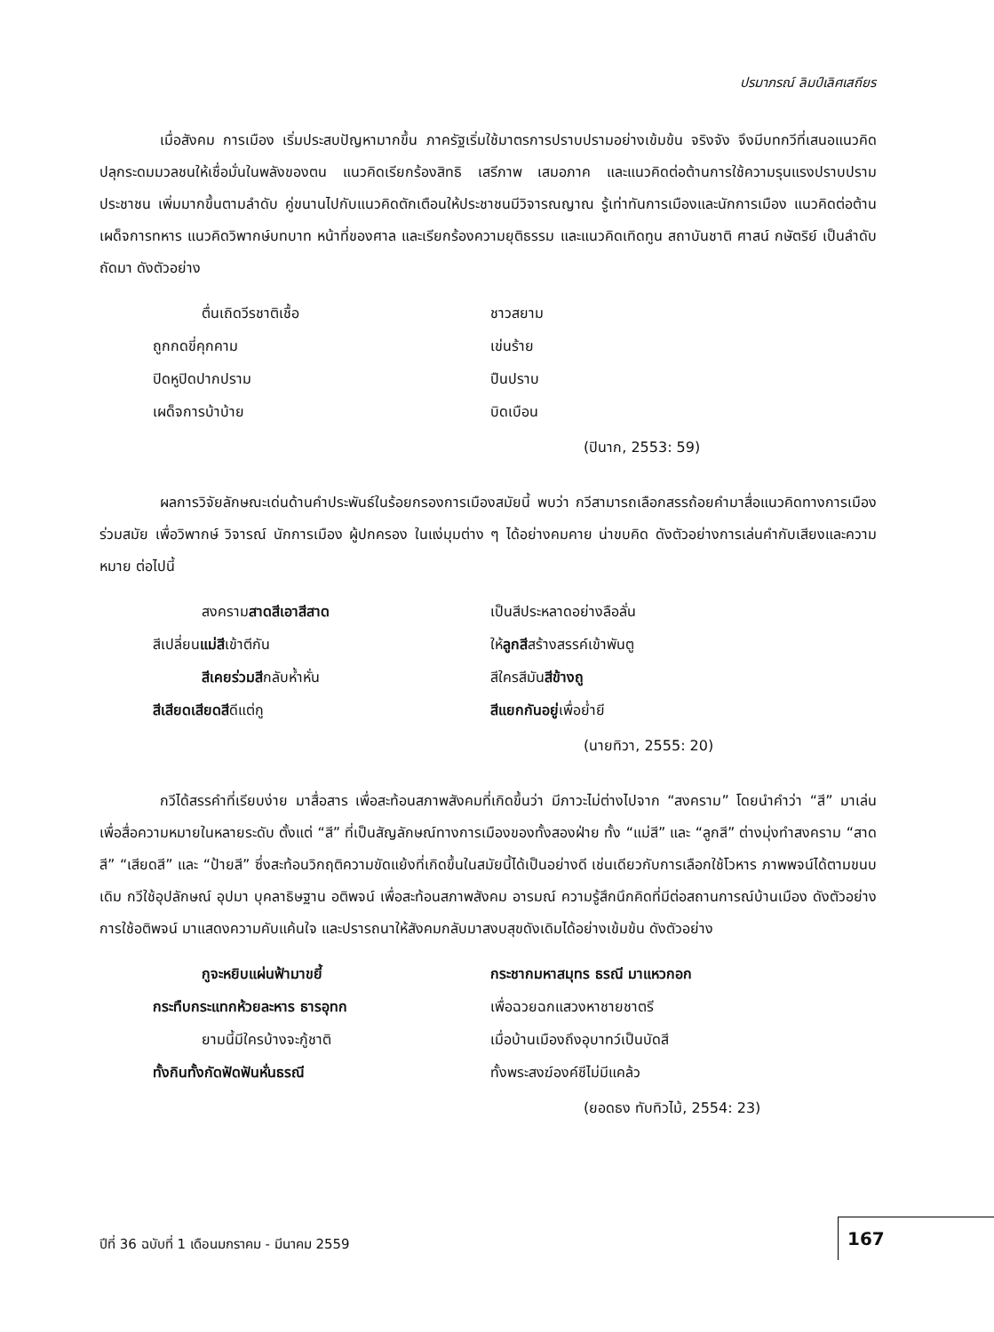ปรมาภรณ์ ลิมป์เลิศเสถียร
เมื่อสังคม การเมือง เริ่มประสบปัญหามากขึ้น ภาครัฐเริ่มใช้มาตรการปราบปรามอย่างเข้มข้น จริงจัง จึงมีบทกวีที่เสนอแนวคิดปลุกระดมมวลชนให้เชื่อมั่นในพลังของตน แนวคิดเรียกร้องสิทธิ เสรีภาพ เสมอภาค และแนวคิดต่อต้านการใช้ความรุนแรงปราบปรามประชาชน เพิ่มมากขึ้นตามลำดับ คู่ขนานไปกับแนวคิดตักเตือนให้ประชาชนมีวิจารณญาณ รู้เท่าทันการเมืองและนักการเมือง แนวคิดต่อต้านเผด็จการทหาร แนวคิดวิพากษ์บทบาท หน้าที่ของศาล และเรียกร้องความยุติธรรม และแนวคิดเทิดทูน สถาบันชาติ ศาสน์ กษัตริย์ เป็นลำดับถัดมา ดังตัวอย่าง
ตื่นเถิดวีรชาติเชื้อ
ชาวสยาม
ถูกกดขี่คุกคาม
เข่นร้าย
ปิดหูปิดปากปราม
ปืนปราบ
เผด็จการบ้าบ้าย
บิดเบือน
(ปินาก, 2553: 59)
ผลการวิจัยลักษณะเด่นด้านคำประพันธ์ในร้อยกรองการเมืองสมัยนี้ พบว่า กวีสามารถเลือกสรรถ้อยคำมาสื่อแนวคิดทางการเมืองร่วมสมัย เพื่อวิพากษ์ วิจารณ์ นักการเมือง ผู้ปกครอง ในแง่มุมต่าง ๆ ได้อย่างคมคาย น่าขบคิด ดังตัวอย่างการเล่นคำกับเสียงและความหมาย ต่อไปนี้
สงครามสาดสีเอาสีสาด
เป็นสีประหลาดอย่างลือลั่น
สีเปลี่ยนแม่สีเข้าตีกัน
ให้ลูกสีสร้างสรรค์เข้าพันตู
สีเคยร่วมสีกลับห้ำหั่น
สีใครสีมันสีข้างถู
สีเสียดเสียดสีดีแต่กู
สีแยกกันอยู่เพื่อย่ำยี
(นายทิวา, 2555: 20)
กวีได้สรรคำที่เรียบง่าย มาสื่อสาร เพื่อสะท้อนสภาพสังคมที่เกิดขึ้นว่า มีภาวะไม่ต่างไปจาก “สงคราม” โดยนำคำว่า “สี” มาเล่นเพื่อสื่อความหมายในหลายระดับ ตั้งแต่ “สี” ที่เป็นสัญลักษณ์ทางการเมืองของทั้งสองฝ่าย ทั้ง “แม่สี” และ “ลูกสี” ต่างมุ่งทำสงคราม “สาดสี” “เสียดสี” และ “ป้ายสี” ซึ่งสะท้อนวิกฤติความขัดแย้งที่เกิดขึ้นในสมัยนี้ได้เป็นอย่างดี เช่นเดียวกับการเลือกใช้โวหาร ภาพพจน์ได้ตามขนบเดิม กวีใช้อุปลักษณ์ อุปมา บุคลาธิษฐาน อติพจน์ เพื่อสะท้อนสภาพสังคม อารมณ์ ความรู้สึกนึกคิดที่มีต่อสถานการณ์บ้านเมือง ดังตัวอย่างการใช้อติพจน์ มาแสดงความคับแค้นใจ และปรารถนาให้สังคมกลับมาสงบสุขดังเดิมได้อย่างเข้มข้น ดังตัวอย่าง
กูจะหยิบแผ่นฟ้ามาขยี้
กระชากมหาสมุทร ธรณี มาแหวกอก
กระทืบกระแทกห้วยละหาร ธารอุทก
เพื่อฉวยฉกแสวงหาชายชาตรี
ยามนี้มีใครบ้างจะกู้ชาติ
เมื่อบ้านเมืองถึงอุบาทว์เป็นบัดสี
ทั้งกินทั้งกัดฟัดฟันหั่นธรณี
ทั้งพระสงฆ์องค์ชีไม่มีแคล้ว
(ยอดธง ทับทิวไม้, 2554: 23)
ปีที่ 36 ฉบับที่ 1 เดือนมกราคม - มีนาคม 2559
167